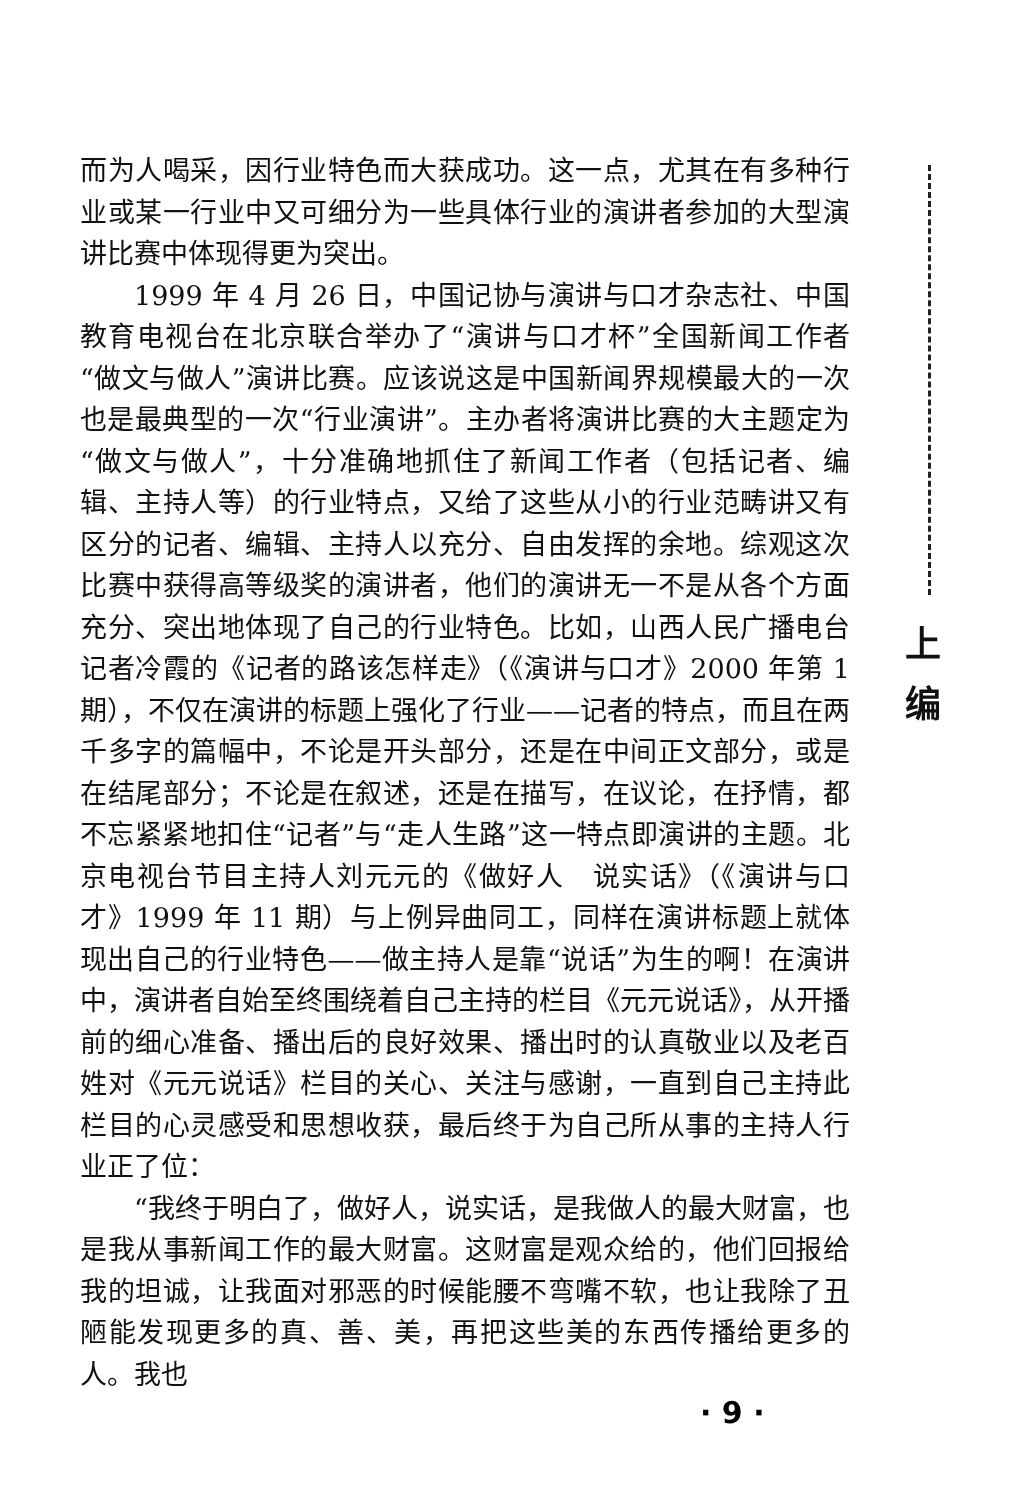而为人喝采，因行业特色而大获成功。这一点，尤其在有多种行业或某一行业中又可细分为一些具体行业的演讲者参加的大型演讲比赛中体现得更为突出。
1999 年 4 月 26 日，中国记协与演讲与口才杂志社、中国教育电视台在北京联合举办了“演讲与口才杯”全国新闻工作者“做文与做人”演讲比赛。应该说这是中国新闻界规模最大的一次也是最典型的一次“行业演讲”。主办者将演讲比赛的大主题定为“做文与做人”，十分准确地抓住了新闻工作者（包括记者、编辑、主持人等）的行业特点，又给了这些从小的行业范畴讲又有区分的记者、编辑、主持人以充分、自由发挥的余地。综观这次比赛中获得高等级奖的演讲者，他们的演讲无一不是从各个方面充分、突出地体现了自己的行业特色。比如，山西人民广播电台记者冷霞的《记者的路该怎样走》（《演讲与口才》2000 年第 1 期），不仅在演讲的标题上强化了行业——记者的特点，而且在两千多字的篇幅中，不论是开头部分，还是在中间正文部分，或是在结尾部分；不论是在叙述，还是在描写，在议论，在抒情，都不忘紧紧地扣住“记者”与“走人生路”这一特点即演讲的主题。北京电视台节目主持人刘元元的《做好人　说实话》（《演讲与口才》1999 年 11 期）与上例异曲同工，同样在演讲标题上就体现出自己的行业特色——做主持人是靠“说话”为生的啊！在演讲中，演讲者自始至终围绕着自己主持的栏目《元元说话》，从开播前的细心准备、播出后的良好效果、播出时的认真敬业以及老百姓对《元元说话》栏目的关心、关注与感谢，一直到自己主持此栏目的心灵感受和思想收获，最后终于为自己所从事的主持人行业正了位：
“我终于明白了，做好人，说实话，是我做人的最大财富，也是我从事新闻工作的最大财富。这财富是观众给的，他们回报给我的坦诚，让我面对邪恶的时候能腰不弯嘴不软，也让我除了丑陋能发现更多的真、善、美，再把这些美的东西传播给更多的人。我也
上
编
· 9 ·